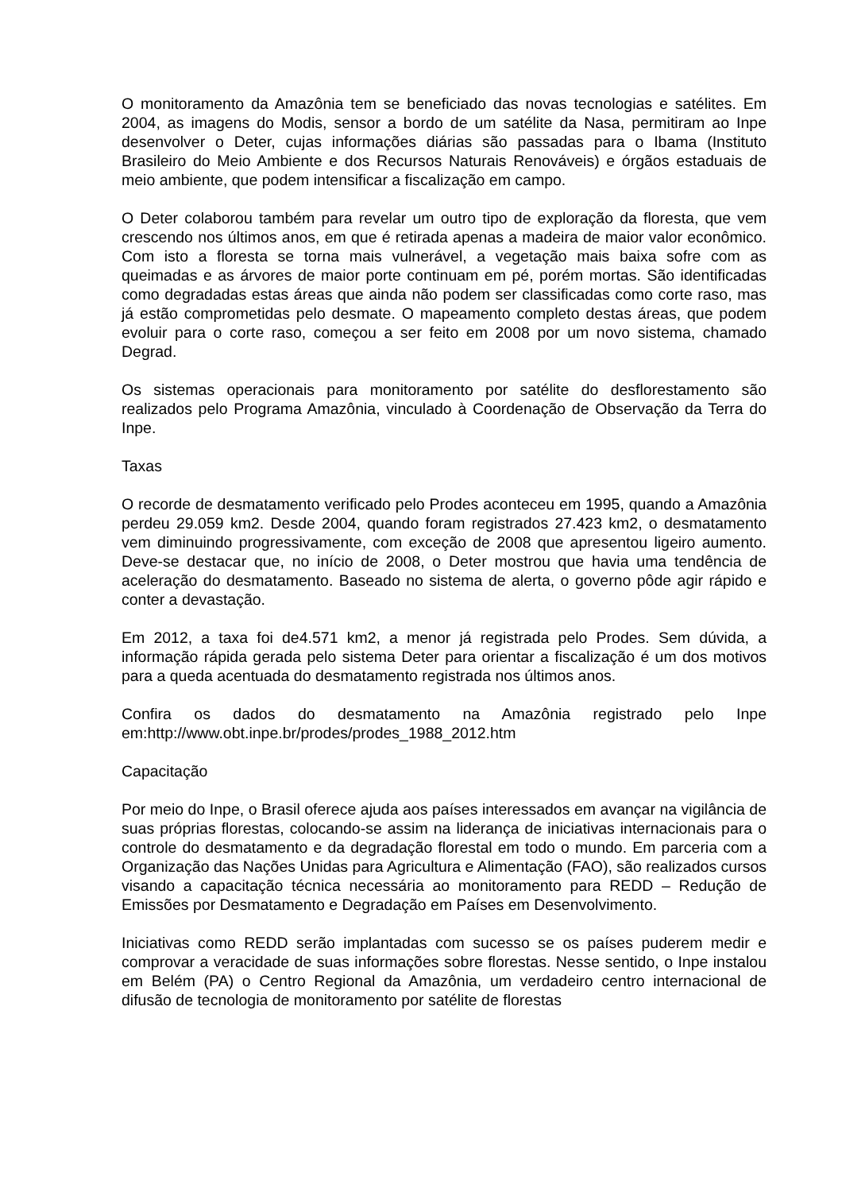O monitoramento da Amazônia tem se beneficiado das novas tecnologias e satélites. Em 2004, as imagens do Modis, sensor a bordo de um satélite da Nasa, permitiram ao Inpe desenvolver o Deter, cujas informações diárias são passadas para o Ibama (Instituto Brasileiro do Meio Ambiente e dos Recursos Naturais Renováveis) e órgãos estaduais de meio ambiente, que podem intensificar a fiscalização em campo.
O Deter colaborou também para revelar um outro tipo de exploração da floresta, que vem crescendo nos últimos anos, em que é retirada apenas a madeira de maior valor econômico. Com isto a floresta se torna mais vulnerável, a vegetação mais baixa sofre com as queimadas e as árvores de maior porte continuam em pé, porém mortas. São identificadas como degradadas estas áreas que ainda não podem ser classificadas como corte raso, mas já estão comprometidas pelo desmate. O mapeamento completo destas áreas, que podem evoluir para o corte raso, começou a ser feito em 2008 por um novo sistema, chamado Degrad.
Os sistemas operacionais para monitoramento por satélite do desflorestamento são realizados pelo Programa Amazônia, vinculado à Coordenação de Observação da Terra do Inpe.
Taxas
O recorde de desmatamento verificado pelo Prodes aconteceu em 1995, quando a Amazônia perdeu 29.059 km2. Desde 2004, quando foram registrados 27.423 km2, o desmatamento vem diminuindo progressivamente, com exceção de 2008 que apresentou ligeiro aumento. Deve-se destacar que, no início de 2008, o Deter mostrou que havia uma tendência de aceleração do desmatamento. Baseado no sistema de alerta, o governo pôde agir rápido e conter a devastação.
Em 2012, a taxa foi de4.571 km2, a menor já registrada pelo Prodes. Sem dúvida, a informação rápida gerada pelo sistema Deter para orientar a fiscalização é um dos motivos para a queda acentuada do desmatamento registrada nos últimos anos.
Confira os dados do desmatamento na Amazônia registrado pelo Inpe em:http://www.obt.inpe.br/prodes/prodes_1988_2012.htm
Capacitação
Por meio do Inpe, o Brasil oferece ajuda aos países interessados em avançar na vigilância de suas próprias florestas, colocando-se assim na liderança de iniciativas internacionais para o controle do desmatamento e da degradação florestal em todo o mundo. Em parceria com a Organização das Nações Unidas para Agricultura e Alimentação (FAO), são realizados cursos visando a capacitação técnica necessária ao monitoramento para REDD – Redução de Emissões por Desmatamento e Degradação em Países em Desenvolvimento.
Iniciativas como REDD serão implantadas com sucesso se os países puderem medir e comprovar a veracidade de suas informações sobre florestas. Nesse sentido, o Inpe instalou em Belém (PA) o Centro Regional da Amazônia, um verdadeiro centro internacional de difusão de tecnologia de monitoramento por satélite de florestas